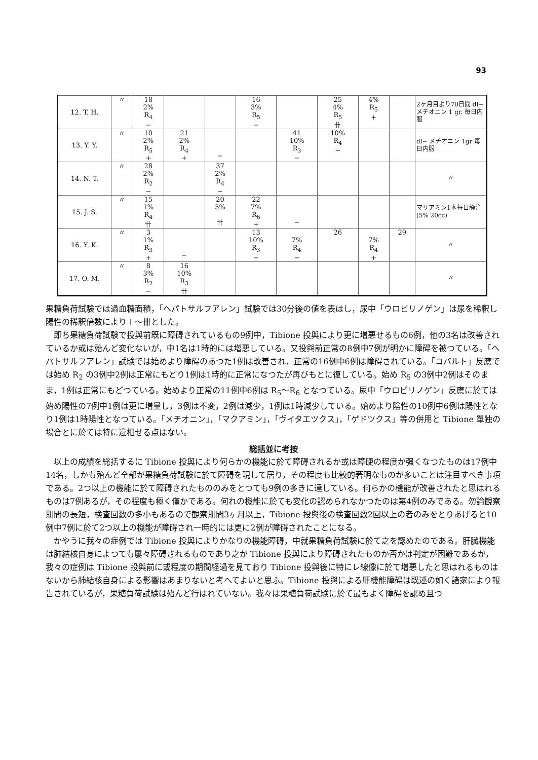93
| 12. T. H. | 〃 | 18 2% R<sub>4</sub> − | | | 16 3% R<sub>5</sub> − | | 25 4% R<sub>5</sub> 卄 | 4% R<sub>5</sub> + | | 2ヶ月目より70日間 dl− メチオニン 1 gr. 毎日内服 |
| 13. Y. Y. | 〃 | 10 2% R<sub>5</sub> + | 21 2% R<sub>4</sub> + | − | | 41 10% R<sub>3</sub> − | 10% R<sub>4</sub> − | | | dl− メチオニン 1gr 毎日内服 |
| 14. N. T. | 〃 | 28 2% R<sub>2</sub> − | | 37 2% R<sub>4</sub> − | | | | | | 〃 |
| 15. J. S. | 〃 | 15 1% R<sub>4</sub> 卄 | | 20 5% 卄 | 22 7% R<sub>6</sub> + | − | | | | マリアミン1本毎日静注 (5% 20cc) |
| 16. Y. K. | 〃 | 3 1% R<sub>3</sub> + | − | | 13 10% R<sub>3</sub> − | 7% R<sub>4</sub> − | 26 | 7% R<sub>4</sub> + | 29 | 〃 |
| 17. O. M. | 〃 | 8 3% R<sub>2</sub> − | 16 10% R<sub>3</sub> 卄 | | | | | | | 〃 |
果糖負荷試験では過血糖面積，「ヘパトサルフアレン」試験では30分後の値を表はし，尿中「ウロビリノゲン」は尿を稀釈し陽性の稀釈倍数により＋〜卌とした。
即ち果糖負荷試験で投與前既に障碍されているもの9例中，Tibione 投與により更に増悪せるもの6例，他の3名は改善されているか或は殆んど変化ないが，中1名は1時的には増悪している。又投與前正常の8例中7例が明かに障碍を被つている。「ヘパトサルフアレン」試験では始めより障碍のあつた1例は改善され，正常の16例中6例は障碍されている。「コバルト」反應では始め R<sub>2</sub> の3例中2例は正常にもどり1例は1時的に正常になつたが再びもとに復している。始め R<sub>5</sub> の3例中2例はそのまま，1例は正常にもどつている。始めより正常の11例中6例は R<sub>5</sub>〜R<sub>6</sub> となつている。尿中「ウロビリノゲン」反應に於ては始め陽性の7例中1例は更に増量し，3例は不変，2例は減少，1例は1時減少している。始めより陰性の10例中6例は陽性となり1例は1時陽性となつている。「メチオニン」，「マクアミン」，「ヴイタエツクス」，「ゲドツクス」等の併用と Tibione 單独の場合とに於ては特に違相せる点はない。
総括並に考按
以上の成績を総括するに Tibione 投與により何らかの機能に於て障碍されるか或は障硬の程度が强くなつたものは17例中14名，しかも殆んど全部が果糖負荷試験に於て障碍を現して居り，その程度も比較的著明なものが多いことは注目すべき事項である。2つ以上の機能に於て障碍されたもののみをとつても9例の多きに達している。何らかの機能が改善されたと思はれるものは7例あるが，その程度も極く僅かである。何れの機能に於ても変化の認められなかつたのは第4例のみである。勿論観察期間の長短，検査回数の多小もあるので観察期間3ヶ月以上，Tibione 投與後の検査回数2回以上の者のみをとりあげると10例中7例に於て2つ以上の機能が障碍され一時的には更に2例が障碍されたことになる。
かやうに我々の症例では Tibione 投與によりかなりの機能障碍，中就果糖負荷試験に於て之を認めたのである。肝臓機能は肺結核自身によつても屢々障碍されるものであり之が Tibione 投與により障碍されたものか否かは判定が困難であるが，我々の症例は Tibione 投與前に或程度の期間経過を見ており Tibione 投與後に特にレ線像に於て増悪したと思はれるものはないから肺結核自身による影響はあまりないと考へてよいと思ふ。Tibione 投與による肝機能障碍は既述の如く諸家により報告されているが，果糖負荷試験は殆んど行はれていない。我々は果糖負荷試験に於て最もよく障碍を認め且つ